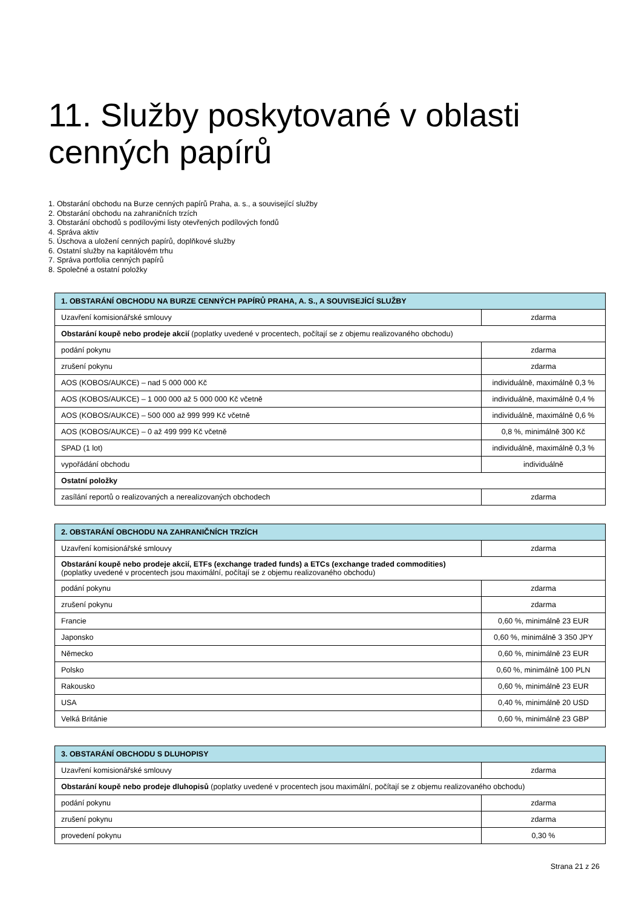11. Služby poskytované v oblasti cenných papírů
1. Obstarání obchodu na Burze cenných papírů Praha, a. s., a související služby
2. Obstarání obchodu na zahraničních trzích
3. Obstarání obchodů s podílovými listy otevřených podílových fondů
4. Správa aktiv
5. Úschova a uložení cenných papírů, doplňkové služby
6. Ostatní služby na kapitálovém trhu
7. Správa portfolia cenných papírů
8. Společné a ostatní položky
| 1. OBSTARÁNÍ OBCHODU NA BURZE CENNÝCH PAPÍRŮ PRAHA, A. S., A SOUVISEJÍCÍ SLUŽBY | |
| --- | --- |
| Uzavření komisionářské smlouvy | zdarma |
| Obstarání koupě nebo prodeje akcií (poplatky uvedené v procentech, počítají se z objemu realizovaného obchodu) | |
| podání pokynu | zdarma |
| zrušení pokynu | zdarma |
| AOS (KOBOS/AUKCE) – nad 5 000 000 Kč | individuálně, maximálně 0,3 % |
| AOS (KOBOS/AUKCE) – 1 000 000 až 5 000 000 Kč včetně | individuálně, maximálně 0,4 % |
| AOS (KOBOS/AUKCE) – 500 000 až 999 999 Kč včetně | individuálně, maximálně 0,6 % |
| AOS (KOBOS/AUKCE) – 0 až 499 999 Kč včetně | 0,8 %, minimálně 300 Kč |
| SPAD (1 lot) | individuálně, maximálně 0,3 % |
| vypořádání obchodu | individuálně |
| Ostatní položky | |
| zasílání reportů o realizovaných a nerealizovaných obchodech | zdarma |
| 2. OBSTARÁNÍ OBCHODU NA ZAHRANIČNÍCH TRZÍCH | |
| --- | --- |
| Uzavření komisionářské smlouvy | zdarma |
| Obstarání koupě nebo prodeje akcií, ETFs (exchange traded funds) a ETCs (exchange traded commodities) (poplatky uvedené v procentech jsou maximální, počítají se z objemu realizovaného obchodu) | |
| podání pokynu | zdarma |
| zrušení pokynu | zdarma |
| Francie | 0,60 %, minimálně 23 EUR |
| Japonsko | 0,60 %, minimálně 3 350 JPY |
| Německo | 0,60 %, minimálně 23 EUR |
| Polsko | 0,60 %, minimálně 100 PLN |
| Rakousko | 0,60 %, minimálně 23 EUR |
| USA | 0,40 %, minimálně 20 USD |
| Velká Británie | 0,60 %, minimálně 23 GBP |
| 3. OBSTARÁNÍ OBCHODU S DLUHOPISY | |
| --- | --- |
| Uzavření komisionářské smlouvy | zdarma |
| Obstarání koupě nebo prodeje dluhopisů (poplatky uvedené v procentech jsou maximální, počítají se z objemu realizovaného obchodu) | |
| podání pokynu | zdarma |
| zrušení pokynu | zdarma |
| provedení pokynu | 0,30 % |
Strana 21 z 26